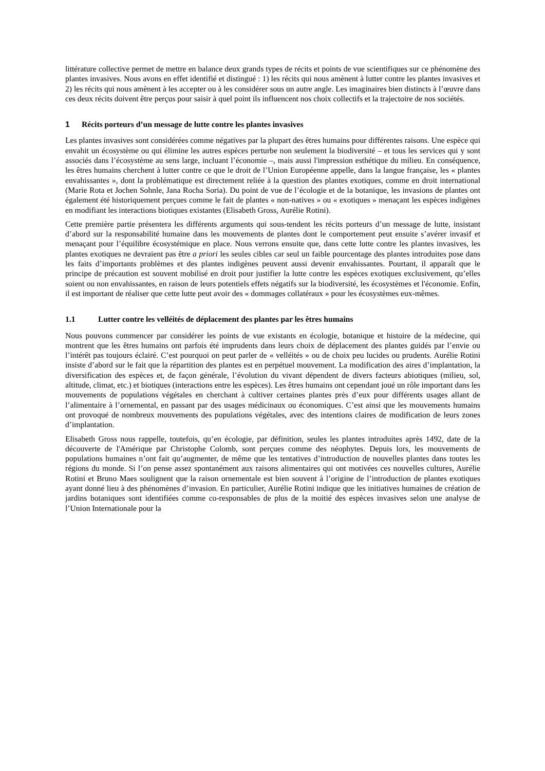littérature collective permet de mettre en balance deux grands types de récits et points de vue scientifiques sur ce phénomène des plantes invasives. Nous avons en effet identifié et distingué : 1) les récits qui nous amènent à lutter contre les plantes invasives et 2) les récits qui nous amènent à les accepter ou à les considérer sous un autre angle. Les imaginaires bien distincts à l’œuvre dans ces deux récits doivent être perçus pour saisir à quel point ils influencent nos choix collectifs et la trajectoire de nos sociétés.
1 Récits porteurs d’un message de lutte contre les plantes invasives
Les plantes invasives sont considérées comme négatives par la plupart des êtres humains pour différentes raisons. Une espèce qui envahit un écosystème ou qui élimine les autres espèces perturbe non seulement la biodiversité – et tous les services qui y sont associés dans l’écosystème au sens large, incluant l’économie –, mais aussi l'impression esthétique du milieu. En conséquence, les êtres humains cherchent à lutter contre ce que le droit de l’Union Européenne appelle, dans la langue française, les « plantes envahissantes », dont la problématique est directement reliée à la question des plantes exotiques, comme en droit international (Marie Rota et Jochen Sohnle, Jana Rocha Soria). Du point de vue de l’écologie et de la botanique, les invasions de plantes ont également été historiquement perçues comme le fait de plantes « non-natives » ou « exotiques » menaçant les espèces indigènes en modifiant les interactions biotiques existantes (Elisabeth Gross, Aurélie Rotini).
Cette première partie présentera les différents arguments qui sous-tendent les récits porteurs d’un message de lutte, insistant d’abord sur la responsabilité humaine dans les mouvements de plantes dont le comportement peut ensuite s’avérer invasif et menaçant pour l’équilibre écosystémique en place. Nous verrons ensuite que, dans cette lutte contre les plantes invasives, les plantes exotiques ne devraient pas être a priori les seules cibles car seul un faible pourcentage des plantes introduites pose dans les faits d’importants problèmes et des plantes indigènes peuvent aussi devenir envahissantes. Pourtant, il apparaît que le principe de précaution est souvent mobilisé en droit pour justifier la lutte contre les espèces exotiques exclusivement, qu’elles soient ou non envahissantes, en raison de leurs potentiels effets négatifs sur la biodiversité, les écosystèmes et l'économie. Enfin, il est important de réaliser que cette lutte peut avoir des « dommages collatéraux » pour les écosystèmes eux-mêmes.
1.1 Lutter contre les velléités de déplacement des plantes par les êtres humains
Nous pouvons commencer par considérer les points de vue existants en écologie, botanique et histoire de la médecine, qui montrent que les êtres humains ont parfois été imprudents dans leurs choix de déplacement des plantes guidés par l’envie ou l’intérêt pas toujours éclairé. C’est pourquoi on peut parler de « velléités » ou de choix peu lucides ou prudents. Aurélie Rotini insiste d’abord sur le fait que la répartition des plantes est en perpétuel mouvement. La modification des aires d’implantation, la diversification des espèces et, de façon générale, l’évolution du vivant dépendent de divers facteurs abiotiques (milieu, sol, altitude, climat, etc.) et biotiques (interactions entre les espèces). Les êtres humains ont cependant joué un rôle important dans les mouvements de populations végétales en cherchant à cultiver certaines plantes près d’eux pour différents usages allant de l’alimentaire à l’ornemental, en passant par des usages médicinaux ou économiques. C’est ainsi que les mouvements humains ont provoqué de nombreux mouvements des populations végétales, avec des intentions claires de modification de leurs zones d’implantation.
Elisabeth Gross nous rappelle, toutefois, qu’en écologie, par définition, seules les plantes introduites après 1492, date de la découverte de l'Amérique par Christophe Colomb, sont perçues comme des néophytes. Depuis lors, les mouvements de populations humaines n’ont fait qu’augmenter, de même que les tentatives d’introduction de nouvelles plantes dans toutes les régions du monde. Si l’on pense assez spontanément aux raisons alimentaires qui ont motivées ces nouvelles cultures, Aurélie Rotini et Bruno Maes soulignent que la raison ornementale est bien souvent à l’origine de l’introduction de plantes exotiques ayant donné lieu à des phénomènes d’invasion. En particulier, Aurélie Rotini indique que les initiatives humaines de création de jardins botaniques sont identifiées comme co-responsables de plus de la moitié des espèces invasives selon une analyse de l’Union Internationale pour la